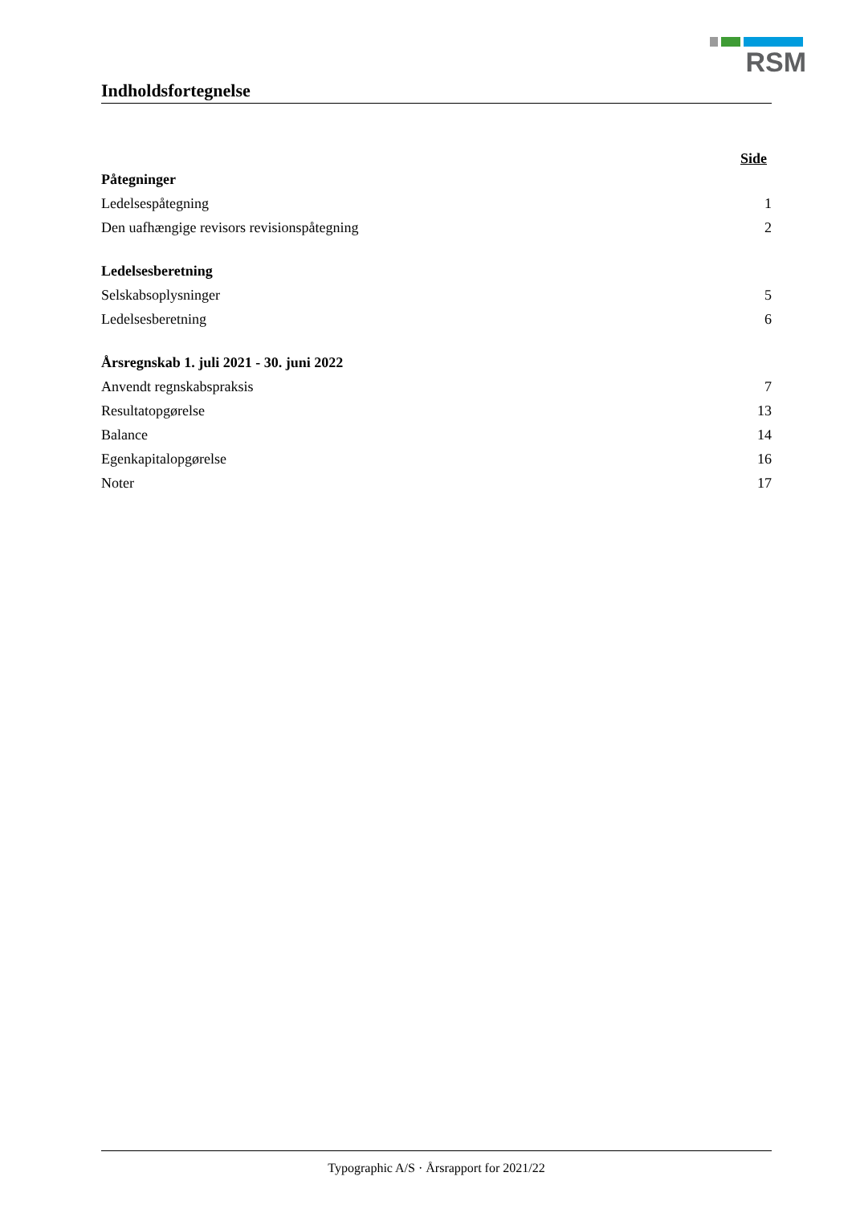RSM
Indholdsfortegnelse
Side
| Påtegninger | |
| Ledelsespåtegning | 1 |
| Den uafhængige revisors revisionspåtegning | 2 |
| Ledelsesberetning | |
| Selskabsoplysninger | 5 |
| Ledelsesberetning | 6 |
| Årsregnskab 1. juli 2021 - 30. juni 2022 | |
| Anvendt regnskabspraksis | 7 |
| Resultatopgørelse | 13 |
| Balance | 14 |
| Egenkapitalopgørelse | 16 |
| Noter | 17 |
Typographic A/S · Årsrapport for 2021/22